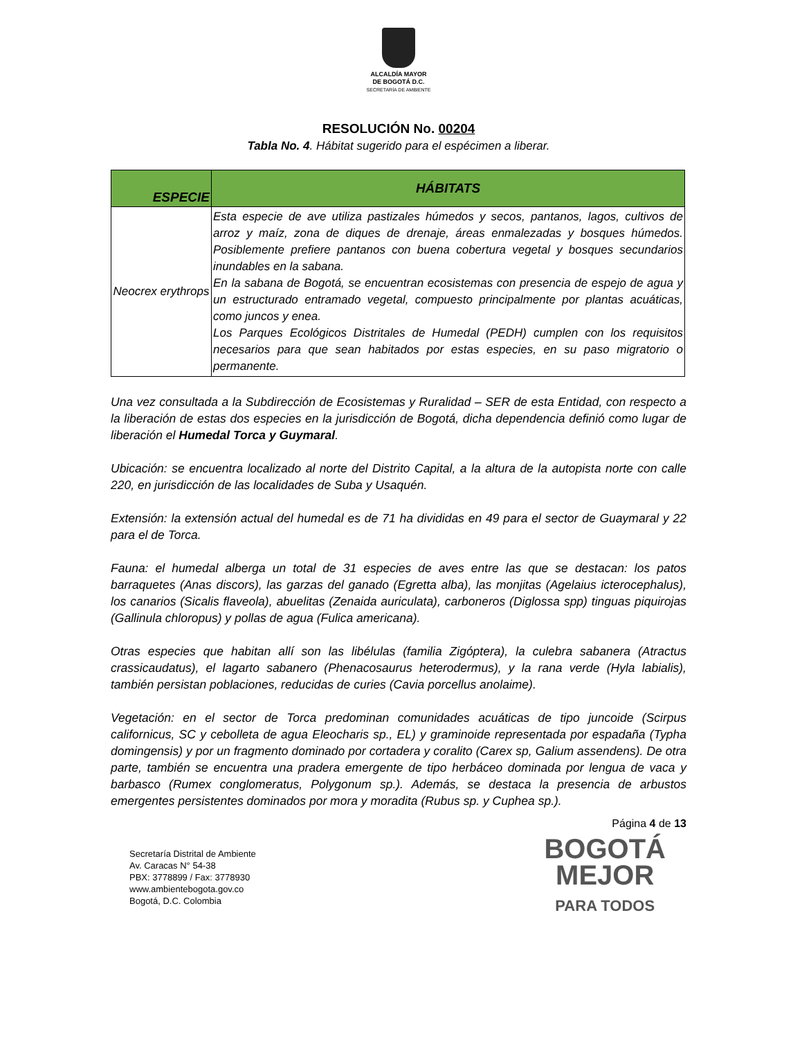ALCALDÍA MAYOR
DE BOGOTÁ D.C.
SECRETARÍA DE AMBIENTE
RESOLUCIÓN No. 00204
Tabla No. 4. Hábitat sugerido para el espécimen a liberar.
| ESPECIE | HÁBITATS |
| --- | --- |
| Neocrex erythrops | Esta especie de ave utiliza pastizales húmedos y secos, pantanos, lagos, cultivos de arroz y maíz, zona de diques de drenaje, áreas enmalezadas y bosques húmedos. Posiblemente prefiere pantanos con buena cobertura vegetal y bosques secundarios inundables en la sabana. En la sabana de Bogotá, se encuentran ecosistemas con presencia de espejo de agua y un estructurado entramado vegetal, compuesto principalmente por plantas acuáticas, como juncos y enea. Los Parques Ecológicos Distritales de Humedal (PEDH) cumplen con los requisitos necesarios para que sean habitados por estas especies, en su paso migratorio o permanente. |
Una vez consultada a la Subdirección de Ecosistemas y Ruralidad – SER de esta Entidad, con respecto a la liberación de estas dos especies en la jurisdicción de Bogotá, dicha dependencia definió como lugar de liberación el Humedal Torca y Guymaral.
Ubicación: se encuentra localizado al norte del Distrito Capital, a la altura de la autopista norte con calle 220, en jurisdicción de las localidades de Suba y Usaquén.
Extensión: la extensión actual del humedal es de 71 ha divididas en 49 para el sector de Guaymaral y 22 para el de Torca.
Fauna: el humedal alberga un total de 31 especies de aves entre las que se destacan: los patos barraquetes (Anas discors), las garzas del ganado (Egretta alba), las monjitas (Agelaius icterocephalus), los canarios (Sicalis flaveola), abuelitas (Zenaida auriculata), carboneros (Diglossa spp) tinguas piquirojas (Gallinula chloropus) y pollas de agua (Fulica americana).
Otras especies que habitan allí son las libélulas (familia Zigóptera), la culebra sabanera (Atractus crassicaudatus), el lagarto sabanero (Phenacosaurus heterodermus), y la rana verde (Hyla labialis), también persistan poblaciones, reducidas de curies (Cavia porcellus anolaime).
Vegetación: en el sector de Torca predominan comunidades acuáticas de tipo juncoide (Scirpus californicus, SC y cebolleta de agua Eleocharis sp., EL) y graminoide representada por espadaña (Typha domingensis) y por un fragmento dominado por cortadera y coralito (Carex sp, Galium assendens). De otra parte, también se encuentra una pradera emergente de tipo herbáceo dominada por lengua de vaca y barbasco (Rumex conglomeratus, Polygonum sp.). Además, se destaca la presencia de arbustos emergentes persistentes dominados por mora y moradita (Rubus sp. y Cuphea sp.).
Página 4 de 13
Secretaría Distrital de Ambiente
Av. Caracas N° 54-38
PBX: 3778899 / Fax: 3778930
www.ambientebogota.gov.co
Bogotá, D.C. Colombia
BOGOTÁ
MEJOR
PARA TODOS